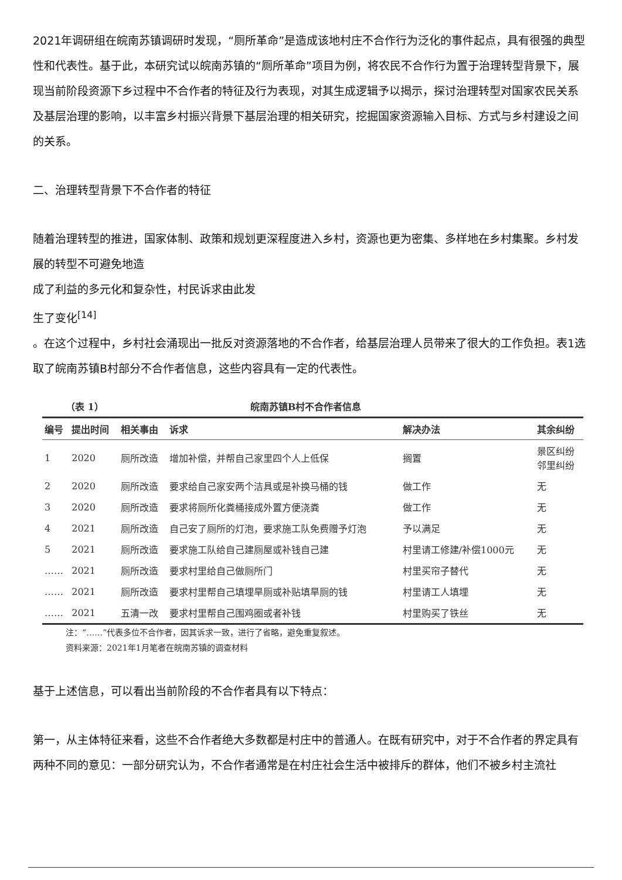2021年调研组在皖南苏镇调研时发现，“厕所革命”是造成该地村庄不合作行为泛化的事件起点，具有很强的典型性和代表性。基于此，本研究试以皖南苏镇的“厕所革命”项目为例，将农民不合作行为置于治理转型背景下，展现当前阶段资源下乡过程中不合作者的特征及行为表现，对其生成逻辑予以揭示，探讨治理转型对国家农民关系及基层治理的影响，以丰富乡村振兴背景下基层治理的相关研究，挖掘国家资源输入目标、方式与乡村建设之间的关系。
二、治理转型背景下不合作者的特征
随着治理转型的推进，国家体制、政策和规划更深程度进入乡村，资源也更为密集、多样地在乡村集聚。乡村发
展的转型不可避免地造
成了利益的多元化和复杂性，村民诉求由此发
生了变化<sup>[14]</sup>
。在这个过程中，乡村社会涌现出一批反对资源落地的不合作者，给基层治理人员带来了很大的工作负担。表1选取了皖南苏镇B村部分不合作者信息，这些内容具有一定的代表性。
（表 1） 皖南苏镇B村不合作者信息
| 编号 | 提出时间 | 相关事由 | 诉求 | 解决办法 | 其余纠纷 |
| --- | --- | --- | --- | --- | --- |
| 1 | 2020 | 厕所改造 | 增加补偿，并帮自己家里四个人上低保 | 搁置 | 景区纠纷 邻里纠纷 |
| 2 | 2020 | 厕所改造 | 要求给自己家安两个洁具或是补换马桶的钱 | 做工作 | 无 |
| 3 | 2020 | 厕所改造 | 要求将厕所化粪桶接成外置方便浇粪 | 做工作 | 无 |
| 4 | 2021 | 厕所改造 | 自己安了厕所的灯泡，要求施工队免费赠予灯泡 | 予以满足 | 无 |
| 5 | 2021 | 厕所改造 | 要求施工队给自己建厕屋或补钱自己建 | 村里请工修建/补偿1000元 | 无 |
| …… | 2021 | 厕所改造 | 要求村里给自己做厕所门 | 村里买帘子替代 | 无 |
| …… | 2021 | 厕所改造 | 要求村里帮自己填埋旱厕或补贴填旱厕的钱 | 村里请工人填埋 | 无 |
| …… | 2021 | 五清一改 | 要求村里帮自己围鸡圈或者补钱 | 村里购买了铁丝 | 无 |
注：“……”代表多位不合作者，因其诉求一致，进行了省略，避免重复叙述。
资料来源：2021年1月笔者在皖南苏镇的调查材料
基于上述信息，可以看出当前阶段的不合作者具有以下特点：
第一，从主体特征来看，这些不合作者绝大多数都是村庄中的普通人。在既有研究中，对于不合作者的界定具有两种不同的意见：一部分研究认为，不合作者通常是在村庄社会生活中被排斥的群体，他们不被乡村主流社